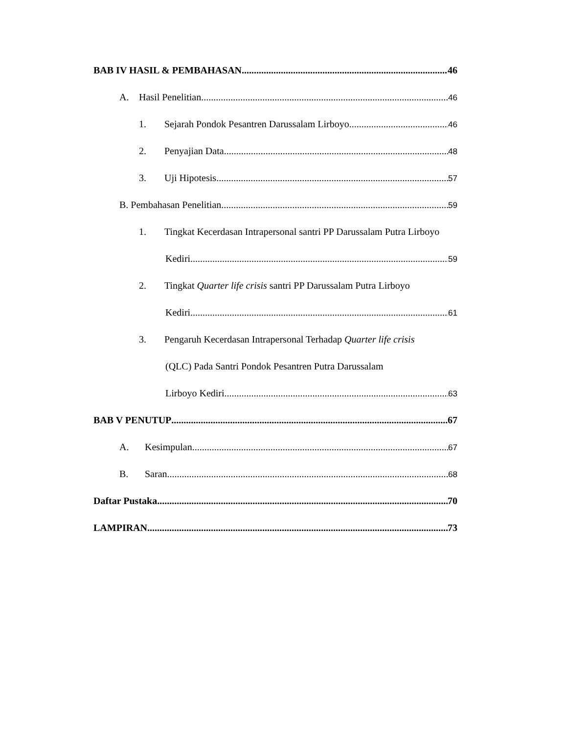BAB IV HASIL & PEMBAHASAN 46
A. Hasil Penelitian 46
1. Sejarah Pondok Pesantren Darussalam Lirboyo 46
2. Penyajian Data 48
3. Uji Hipotesis 57
B. Pembahasan Penelitian 59
1. Tingkat Kecerdasan Intrapersonal santri PP Darussalam Putra Lirboyo
Kediri 59
2. Tingkat Quarter life crisis santri PP Darussalam Putra Lirboyo
Kediri 61
3. Pengaruh Kecerdasan Intrapersonal Terhadap Quarter life crisis
(QLC) Pada Santri Pondok Pesantren Putra Darussalam
Lirboyo Kediri 63
BAB V PENUTUP 67
A. Kesimpulan 67
B. Saran 68
Daftar Pustaka 70
LAMPIRAN 73